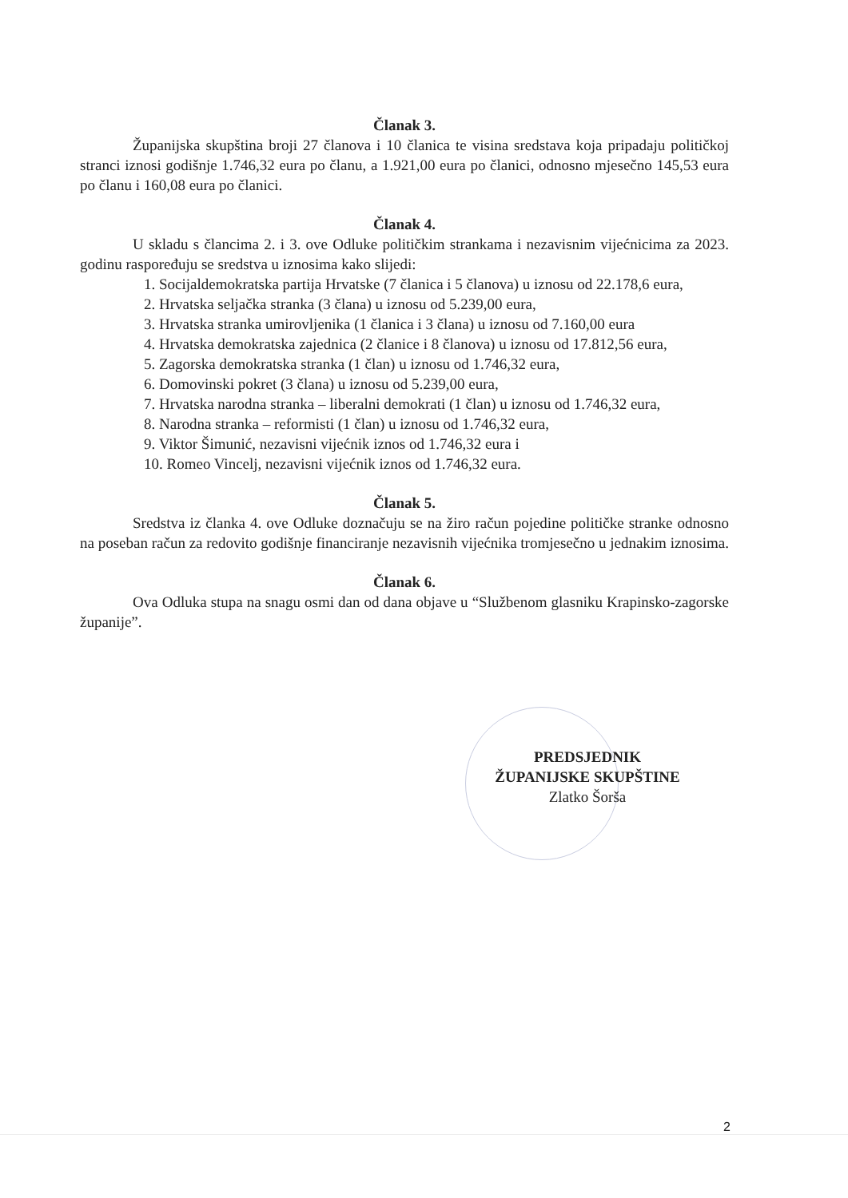Članak 3.
Županijska skupština broji 27 članova i 10 članica te visina sredstava koja pripadaju političkoj stranci iznosi godišnje 1.746,32 eura po članu, a 1.921,00 eura po članici, odnosno mjesečno 145,53 eura po članu i 160,08 eura po članici.
Članak 4.
U skladu s člancima 2. i 3. ove Odluke političkim strankama i nezavisnim vijećnicima za 2023. godinu raspoređuju se sredstva u iznosima kako slijedi:
1. Socijaldemokratska partija Hrvatske (7 članica i 5 članova) u iznosu od 22.178,6 eura,
2. Hrvatska seljačka stranka (3 člana) u iznosu od 5.239,00 eura,
3. Hrvatska stranka umirovljenika (1 članica i 3 člana) u iznosu od 7.160,00 eura
4. Hrvatska demokratska zajednica (2 članice i 8 članova) u iznosu od 17.812,56 eura,
5. Zagorska demokratska stranka (1 član) u iznosu od 1.746,32 eura,
6. Domovinski pokret (3 člana) u iznosu od 5.239,00 eura,
7. Hrvatska narodna stranka – liberalni demokrati (1 član) u iznosu od 1.746,32 eura,
8. Narodna stranka – reformisti (1 član) u iznosu od 1.746,32 eura,
9. Viktor Šimunić, nezavisni vijećnik iznos od 1.746,32 eura i
10. Romeo Vincelj, nezavisni vijećnik iznos od 1.746,32 eura.
Članak 5.
Sredstva iz članka 4. ove Odluke doznačuju se na žiro račun pojedine političke stranke odnosno na poseban račun za redovito godišnje financiranje nezavisnih vijećnika tromjesečno u jednakim iznosima.
Članak 6.
Ova Odluka stupa na snagu osmi dan od dana objave u “Službenom glasniku Krapinsko-zagorske županije”.
PREDSJEDNIK
ŽUPANIJSKE SKUPŠTINE
Zlatko Šorša
2